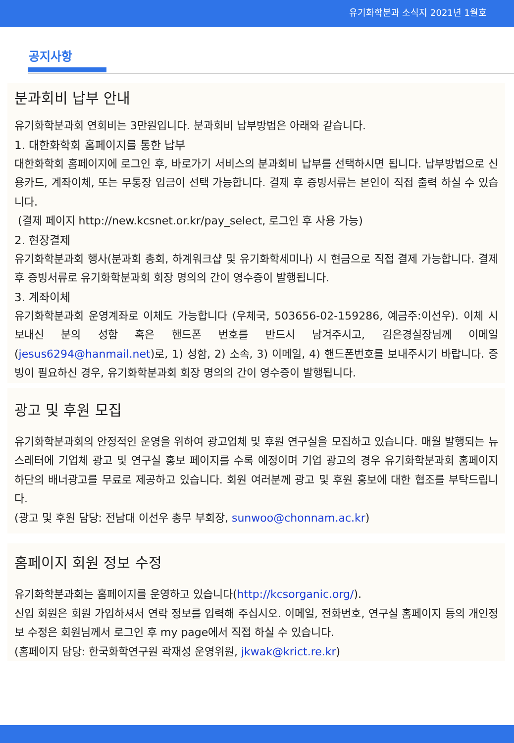유기화학분과 소식지 2021년 1월호
공지사항
분과회비 납부 안내
유기화학분과회 연회비는 3만원입니다. 분과회비 납부방법은 아래와 같습니다.
1. 대한화학회 홈페이지를 통한 납부
대한화학회 홈페이지에 로그인 후, 바로가기 서비스의 분과회비 납부를 선택하시면 됩니다. 납부방법으로 신용카드, 계좌이체, 또는 무통장 입금이 선택 가능합니다. 결제 후 증빙서류는 본인이 직접 출력 하실 수 있습니다.
(결제 페이지 http://new.kcsnet.or.kr/pay_select, 로그인 후 사용 가능)
2. 현장결제
유기화학분과회 행사(분과회 총회, 하계워크샵 및 유기화학세미나) 시 현금으로 직접 결제 가능합니다. 결제 후 증빙서류로 유기화학분과회 회장 명의의 간이 영수증이 발행됩니다.
3. 계좌이체
유기화학분과회 운영계좌로 이체도 가능합니다 (우체국, 503656-02-159286, 예금주:이선우). 이체 시 보내신 분의 성함 혹은 핸드폰 번호를 반드시 남겨주시고, 김은경실장님께 이메일 (jesus6294@hanmail.net)로, 1) 성함, 2) 소속, 3) 이메일, 4) 핸드폰번호를 보내주시기 바랍니다. 증빙이 필요하신 경우, 유기화학분과회 회장 명의의 간이 영수증이 발행됩니다.
광고 및 후원 모집
유기화학분과회의 안정적인 운영을 위하여 광고업체 및 후원 연구실을 모집하고 있습니다. 매월 발행되는 뉴스레터에 기업체 광고 및 연구실 홍보 페이지를 수록 예정이며 기업 광고의 경우 유기화학분과회 홈페이지 하단의 배너광고를 무료로 제공하고 있습니다. 회원 여러분께 광고 및 후원 홍보에 대한 협조를 부탁드립니다.
(광고 및 후원 담당: 전남대 이선우 총무 부회장, sunwoo@chonnam.ac.kr)
홈페이지 회원 정보 수정
유기화학분과회는 홈페이지를 운영하고 있습니다(http://kcsorganic.org/).
신입 회원은 회원 가입하셔서 연락 정보를 입력해 주십시오. 이메일, 전화번호, 연구실 홈페이지 등의 개인정보 수정은 회원님께서 로그인 후 my page에서 직접 하실 수 있습니다.
(홈페이지 담당: 한국화학연구원 곽재성 운영위원, jkwak@krict.re.kr)